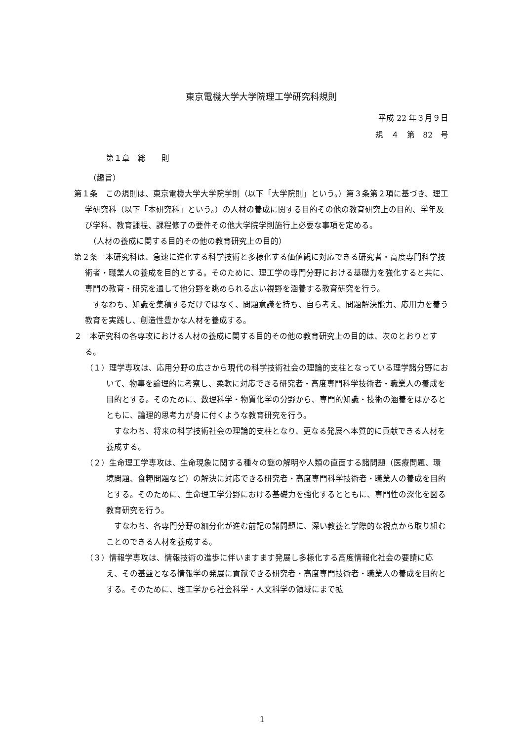東京電機大学大学院理工学研究科規則
平成 22 年３月９日
規　４　第　82　号
第１章　総　　則
（趣旨）
第１条　この規則は、東京電機大学大学院学則（以下「大学院則」という。）第３条第２項に基づき、理工学研究科（以下「本研究科」という。）の人材の養成に関する目的その他の教育研究上の目的、学年及び学科、教育課程、課程修了の要件その他大学院学則施行上必要な事項を定める。
（人材の養成に関する目的その他の教育研究上の目的）
第２条　本研究科は、急速に進化する科学技術と多様化する価値観に対応できる研究者・高度専門科学技術者・職業人の養成を目的とする。そのために、理工学の専門分野における基礎力を強化すると共に、専門の教育・研究を通して他分野を眺められる広い視野を涵養する教育研究を行う。
すなわち、知識を集積するだけではなく、問題意識を持ち、自ら考え、問題解決能力、応用力を養う教育を実践し、創造性豊かな人材を養成する。
２　本研究科の各専攻における人材の養成に関する目的その他の教育研究上の目的は、次のとおりとする。
（１）理学専攻は、応用分野の広さから現代の科学技術社会の理論的支柱となっている理学諸分野において、物事を論理的に考察し、柔軟に対応できる研究者・高度専門科学技術者・職業人の養成を目的とする。そのために、数理科学・物質化学の分野から、専門的知識・技術の涵養をはかるとともに、論理的思考力が身に付くような教育研究を行う。
すなわち、将来の科学技術社会の理論的支柱となり、更なる発展へ本質的に貢献できる人材を養成する。
（２）生命理工学専攻は、生命現象に関する種々の謎の解明や人類の直面する諸問題（医療問題、環境問題、食糧問題など）の解決に対応できる研究者・高度専門科学技術者・職業人の養成を目的とする。そのために、生命理工学分野における基礎力を強化するとともに、専門性の深化を図る教育研究を行う。
すなわち、各専門分野の細分化が進む前記の諸問題に、深い教養と学際的な視点から取り組むことのできる人材を養成する。
（３）情報学専攻は、情報技術の進歩に伴いますます発展し多様化する高度情報化社会の要請に応え、その基盤となる情報学の発展に貢献できる研究者・高度専門技術者・職業人の養成を目的とする。そのために、理工学から社会科学・人文科学の領域にまで拡
1